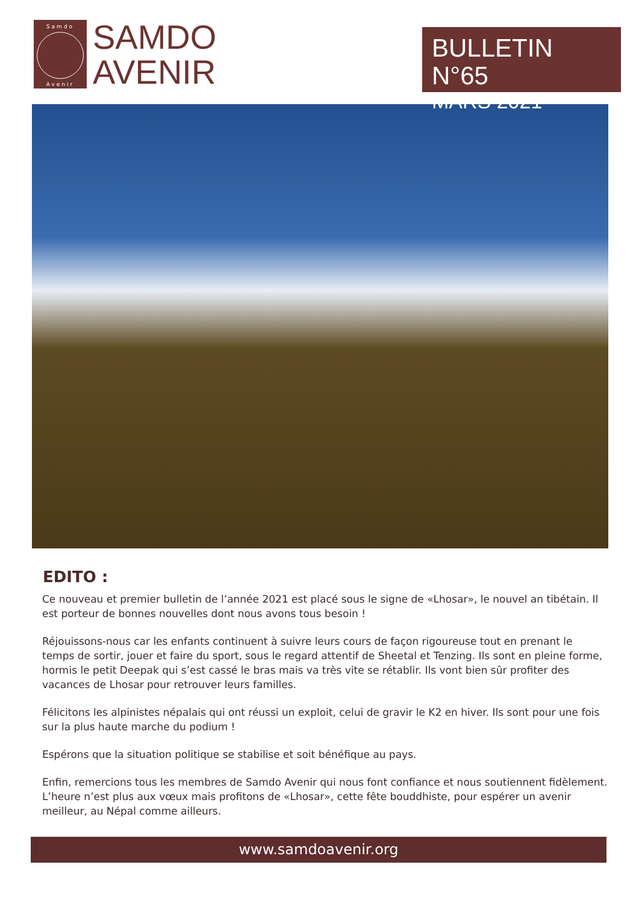Samdo
Avenir
SAMDO
AVENIR
BULLETIN N°65
MARS 2021
EDITO :
Ce nouveau et premier bulletin de l’année 2021 est placé sous le signe de «Lhosar», le nouvel an tibétain. Il est porteur de bonnes nouvelles dont nous avons tous besoin !
Réjouissons-nous car les enfants continuent à suivre leurs cours de façon rigoureuse tout en prenant le temps de sortir, jouer et faire du sport, sous le regard attentif de Sheetal et Tenzing. Ils sont en pleine forme, hormis le petit Deepak qui s’est cassé le bras mais va très vite se rétablir. Ils vont bien sûr profiter des vacances de Lhosar pour retrouver leurs familles.
Félicitons les alpinistes népalais qui ont réussi un exploit, celui de gravir le K2 en hiver. Ils sont pour une fois sur la plus haute marche du podium !
Espérons que la situation politique se stabilise et soit bénéfique au pays.
Enfin, remercions tous les membres de Samdo Avenir qui nous font confiance et nous soutiennent fidèlement. L’heure n’est plus aux vœux mais profitons de «Lhosar», cette fête bouddhiste, pour espérer un avenir meilleur, au Népal comme ailleurs.
www.samdoavenir.org